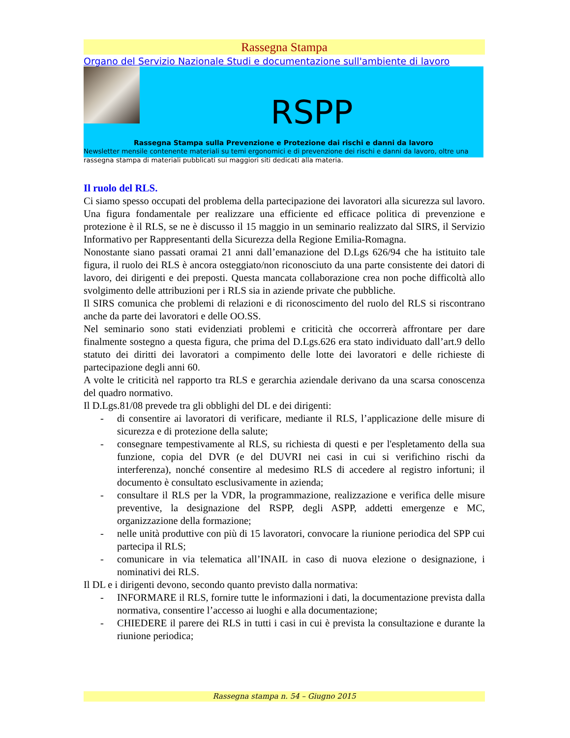Rassegna Stampa
Organo del Servizio Nazionale Studi e documentazione sull'ambiente di lavoro
RSPP
Rassegna Stampa sulla Prevenzione e Protezione dai rischi e danni da lavoro
Newsletter mensile contenente materiali su temi ergonomici e di prevenzione dei rischi e danni da lavoro, oltre una rassegna stampa di materiali pubblicati sui maggiori siti dedicati alla materia.
Il ruolo del RLS.
Ci siamo spesso occupati del problema della partecipazione dei lavoratori alla sicurezza sul lavoro. Una figura fondamentale per realizzare una efficiente ed efficace politica di prevenzione e protezione è il RLS, se ne è discusso il 15 maggio in un seminario realizzato dal SIRS, il Servizio Informativo per Rappresentanti della Sicurezza della Regione Emilia-Romagna.
Nonostante siano passati oramai 21 anni dall’emanazione del D.Lgs 626/94 che ha istituito tale figura, il ruolo dei RLS è ancora osteggiato/non riconosciuto da una parte consistente dei datori di lavoro, dei dirigenti e dei preposti. Questa mancata collaborazione crea non poche difficoltà allo svolgimento delle attribuzioni per i RLS sia in aziende private che pubbliche.
Il SIRS comunica che problemi di relazioni e di riconoscimento del ruolo del RLS si riscontrano anche da parte dei lavoratori e delle OO.SS.
Nel seminario sono stati evidenziati problemi e criticità che occorrerà affrontare per dare finalmente sostegno a questa figura, che prima del D.Lgs.626 era stato individuato dall’art.9 dello statuto dei diritti dei lavoratori a compimento delle lotte dei lavoratori e delle richieste di partecipazione degli anni 60.
A volte le criticità nel rapporto tra RLS e gerarchia aziendale derivano da una scarsa conoscenza del quadro normativo.
Il D.Lgs.81/08 prevede tra gli obblighi del DL e dei dirigenti:
- di consentire ai lavoratori di verificare, mediante il RLS, l’applicazione delle misure di sicurezza e di protezione della salute;
- consegnare tempestivamente al RLS, su richiesta di questi e per l'espletamento della sua funzione, copia del DVR (e del DUVRI nei casi in cui si verifichino rischi da interferenza), nonché consentire al medesimo RLS di accedere al registro infortuni; il documento è consultato esclusivamente in azienda;
- consultare il RLS per la VDR, la programmazione, realizzazione e verifica delle misure preventive, la designazione del RSPP, degli ASPP, addetti emergenze e MC, organizzazione della formazione;
- nelle unità produttive con più di 15 lavoratori, convocare la riunione periodica del SPP cui partecipa il RLS;
- comunicare in via telematica all’INAIL in caso di nuova elezione o designazione, i nominativi dei RLS.
Il DL e i dirigenti devono, secondo quanto previsto dalla normativa:
- INFORMARE il RLS, fornire tutte le informazioni i dati, la documentazione prevista dalla normativa, consentire l’accesso ai luoghi e alla documentazione;
- CHIEDERE il parere dei RLS in tutti i casi in cui è prevista la consultazione e durante la riunione periodica;
Rassegna stampa n. 54 – Giugno 2015